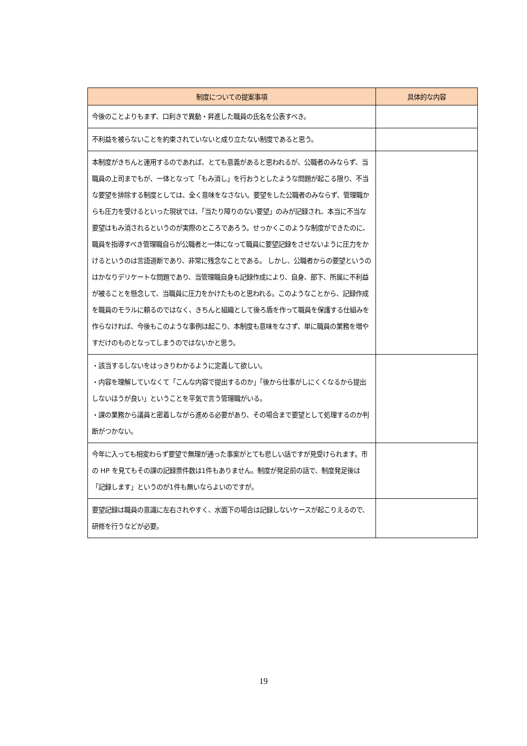| 制度についての提案事項 | 具体的な内容 |
| --- | --- |
| 今後のことよりもまず、口利きで異動・昇進した職員の氏名を公表すべき。 | |
| 不利益を被らないことを約束されていないと成り立たない制度であると思う。 | |
| 本制度がきちんと運用するのであれば、とても意義があると思われるが、公職者のみならず、当職員の上司までもが、一体となって「もみ消し」を行おうとしたような問題が起こる限り、不当な要望を排除する制度としては、全く意味をなさない。要望をした公職者のみならず、管理職からも圧力を受けるといった現状では、「当たり障りのない要望」のみが記録され、本当に不当な要望はもみ消されるというのが実際のところであろう。せっかくこのような制度ができたのに、職員を指導すべき管理職自らが公職者と一体になって職員に要望記録をさせないように圧力をかけるというのは言語道断であり、非常に残念なことである。 しかし、公職者からの要望というのはかなりデリケートな問題であり、当管理職自身も記録作成により、自身、部下、所属に不利益が被ることを懸念して、当職員に圧力をかけたものと思われる。このようなことから、記録作成を職員のモラルに頼るのではなく、きちんと組織として後ろ盾を作って職員を保護する仕組みを作らなければ、今後もこのような事例は起こり、本制度も意味をなさず、単に職員の業務を増やすだけのものとなってしまうのではないかと思う。 | |
| ・該当するしないをはっきりわかるように定義して欲しい。 ・内容を理解していなくて「こんな内容で提出するのか」「後から仕事がしにくくなるから提出しないほうが良い」ということを平気で言う管理職がいる。 ・課の業務から議員と密着しながら進める必要があり、その場合まで要望として処理するのか判断がつかない。 | |
| 今年に入っても相変わらず要望で無理が通った事案がとても悲しい話ですが見受けられます。市の HP を見てもその課の記録票件数は1件もありません。制度が発足前の話で、制度発足後は「記録します」というのが1件も無いならよいのですが。 | |
| 要望記録は職員の意識に左右されやすく、水面下の場合は記録しないケースが起こりえるので、研修を行うなどが必要。 | |
19